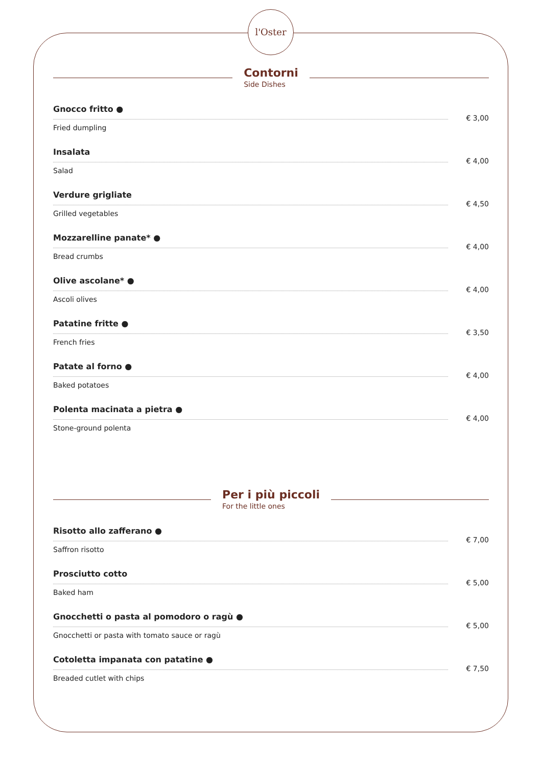l'Oster
Contorni
Side Dishes
Gnocco fritto ●
Fried dumpling
€ 3,00
Insalata
Salad
€ 4,00
Verdure grigliate
Grilled vegetables
€ 4,50
Mozzarelline panate* ●
Bread crumbs
€ 4,00
Olive ascolane* ●
Ascoli olives
€ 4,00
Patatine fritte ●
French fries
€ 3,50
Patate al forno ●
Baked potatoes
€ 4,00
Polenta macinata a pietra ●
Stone-ground polenta
€ 4,00
Per i più piccoli
For the little ones
Risotto allo zafferano ●
Saffron risotto
€ 7,00
Prosciutto cotto
Baked ham
€ 5,00
Gnocchetti o pasta al pomodoro o ragù ●
Gnocchetti or pasta with tomato sauce or ragù
€ 5,00
Cotoletta impanata con patatine ●
Breaded cutlet with chips
€ 7,50